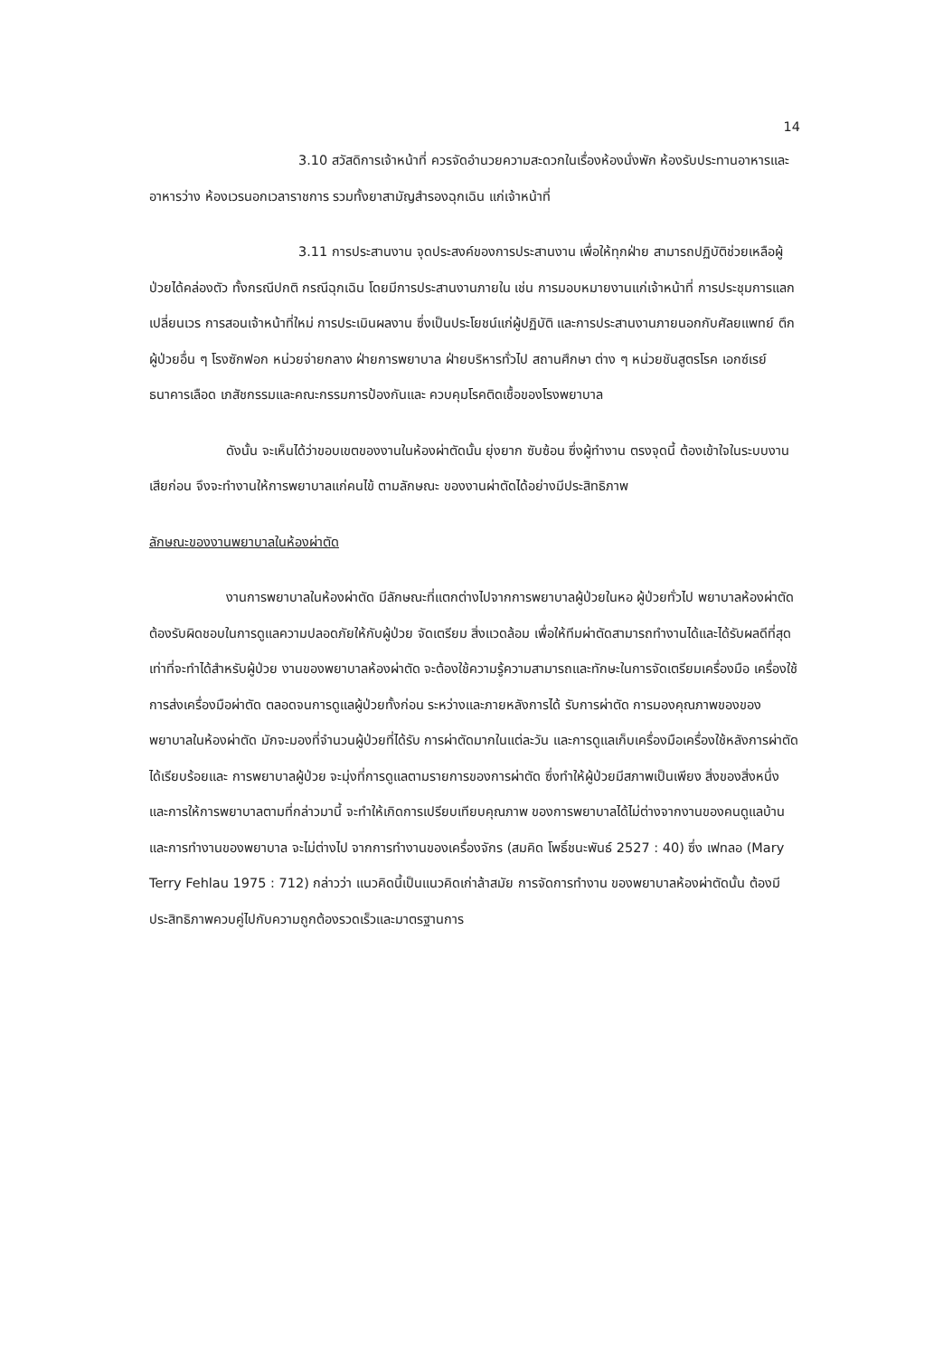14
3.10 สวัสดิการเจ้าหน้าที่ ควรจัดอำนวยความสะดวกในเรื่องห้องนั่งพัก ห้องรับประทานอาหารและอาหารว่าง ห้องเวรนอกเวลาราชการ รวมทั้งยาสามัญสำรองฉุกเฉิน แก่เจ้าหน้าที่
3.11 การประสานงาน จุดประสงค์ของการประสานงาน เพื่อให้ทุกฝ่าย สามารถปฏิบัติช่วยเหลือผู้ป่วยได้คล่องตัว ทั้งกรณีปกติ กรณีฉุกเฉิน โดยมีการประสานงานภายใน เช่น การมอบหมายงานแก่เจ้าหน้าที่ การประชุมการแลกเปลี่ยนเวร การสอนเจ้าหน้าที่ใหม่ การประเมินผลงาน ซึ่งเป็นประโยชน์แก่ผู้ปฏิบัติ และการประสานงานภายนอกกับศัลยแพทย์ ตึกผู้ป่วยอื่น ๆ โรงซักฟอก หน่วยจ่ายกลาง ฝ่ายการพยาบาล ฝ่ายบริหารทั่วไป สถานศึกษา ต่าง ๆ หน่วยชันสูตรโรค เอกซ์เรย์ ธนาคารเลือด เภสัชกรรมและคณะกรรมการป้องกันและ ควบคุมโรคติดเชื้อของโรงพยาบาล
ดังนั้น จะเห็นได้ว่าขอบเขตของงานในห้องผ่าตัดนั้น ยุ่งยาก ซับซ้อน ซึ่งผู้ทำงาน ตรงจุดนี้ ต้องเข้าใจในระบบงานเสียก่อน จึงจะทำงานให้การพยาบาลแก่คนไข้ ตามลักษณะ ของงานผ่าตัดได้อย่างมีประสิทธิภาพ
ลักษณะของงานพยาบาลในห้องผ่าตัด
งานการพยาบาลในห้องผ่าตัด มีลักษณะที่แตกต่างไปจากการพยาบาลผู้ป่วยในหอ ผู้ป่วยทั่วไป พยาบาลห้องผ่าตัดต้องรับผิดชอบในการดูแลความปลอดภัยให้กับผู้ป่วย จัดเตรียม สิ่งแวดล้อม เพื่อให้ทีมผ่าตัดสามารถทำงานได้และได้รับผลดีที่สุดเท่าที่จะทำได้สำหรับผู้ป่วย งานของพยาบาลห้องผ่าตัด จะต้องใช้ความรู้ความสามารถและทักษะในการจัดเตรียมเครื่องมือ เครื่องใช้ การส่งเครื่องมือผ่าตัด ตลอดจนการดูแลผู้ป่วยทั้งก่อน ระหว่างและภายหลังการได้ รับการผ่าตัด การมองคุณภาพของของพยาบาลในห้องผ่าตัด มักจะมองที่จำนวนผู้ป่วยที่ได้รับ การผ่าตัดมากในแต่ละวัน และการดูแลเก็บเครื่องมือเครื่องใช้หลังการผ่าตัดได้เรียบร้อยและ การพยาบาลผู้ป่วย จะมุ่งที่การดูแลตามรายการของการผ่าตัด ซึ่งทำให้ผู้ป่วยมีสภาพเป็นเพียง สิ่งของสิ่งหนึ่ง และการให้การพยาบาลตามที่กล่าวมานี้ จะทำให้เกิดการเปรียบเทียบคุณภาพ ของการพยาบาลได้ไม่ต่างจากงานของคนดูแลบ้าน และการทำงานของพยาบาล จะไม่ต่างไป จากการทำงานของเครื่องจักร (สมคิด โพธิ์ชนะพันธ์ 2527 : 40) ซึ่ง เฟทลอ (Mary Terry Fehlau 1975 : 712) กล่าวว่า แนวคิดนี้เป็นแนวคิดเก่าล้าสมัย การจัดการทำงาน ของพยาบาลห้องผ่าตัดนั้น ต้องมีประสิทธิภาพควบคู่ไปกับความถูกต้องรวดเร็วและมาตรฐานการ